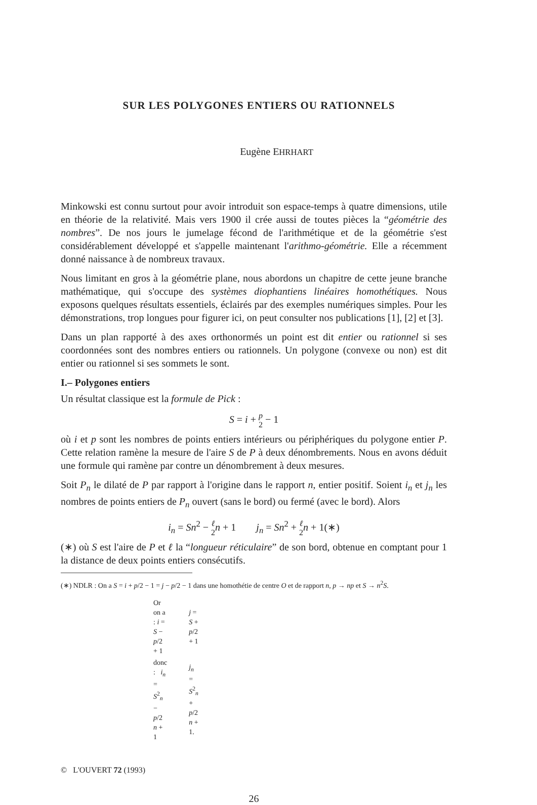SUR LES POLYGONES ENTIERS OU RATIONNELS
Eugène EHRHART
Minkowski est connu surtout pour avoir introduit son espace-temps à quatre dimensions, utile en théorie de la relativité. Mais vers 1900 il crée aussi de toutes pièces la “géométrie des nombres”. De nos jours le jumelage fécond de l'arithmétique et de la géométrie s'est considérablement développé et s'appelle maintenant l'arithmo-géométrie. Elle a récemment donné naissance à de nombreux travaux.
Nous limitant en gros à la géométrie plane, nous abordons un chapitre de cette jeune branche mathématique, qui s'occupe des systèmes diophantiens linéaires homothétiques. Nous exposons quelques résultats essentiels, éclairés par des exemples numériques simples. Pour les démonstrations, trop longues pour figurer ici, on peut consulter nos publications [1], [2] et [3].
Dans un plan rapporté à des axes orthonormés un point est dit entier ou rationnel si ses coordonnées sont des nombres entiers ou rationnels. Un polygone (convexe ou non) est dit entier ou rationnel si ses sommets le sont.
I.– Polygones entiers
Un résultat classique est la formule de Pick :
S = i + p 2 − 1
où i et p sont les nombres de points entiers intérieurs ou périphériques du polygone entier P. Cette relation ramène la mesure de l'aire S de P à deux dénombrements. Nous en avons déduit une formule qui ramène par contre un dénombrement à deux mesures.
Soit P<sub>n</sub> le dilaté de P par rapport à l'origine dans le rapport n, entier positif. Soient i<sub>n</sub> et j<sub>n</sub> les nombres de points entiers de P<sub>n</sub> ouvert (sans le bord) ou fermé (avec le bord). Alors
i<sub>n</sub> = Sn<sup>2</sup> − ℓ 2 n + 1 j<sub>n</sub> = Sn<sup>2</sup> + ℓ 2 n + 1(∗)
(∗) où S est l'aire de P et ℓ la “longueur réticulaire” de son bord, obtenue en comptant pour 1 la distance de deux points entiers consécutifs.
(∗) NDLR : On a S = i + p/2 − 1 = j − p/2 − 1 dans une homothétie de centre O et de rapport n, p → np et S → n<sup>2</sup>S.
| Or on a : i = S − p /2 + 1 | j = S + p /2 + 1 |
| donc : i<sub>n</sub> = S<sup>2</sup><sub>n</sub> − p /2 n + 1 | j<sub>n</sub> = S<sup>2</sup><sub>n</sub> + p /2 n + 1. |
© L'OUVERT 72 (1993)
26